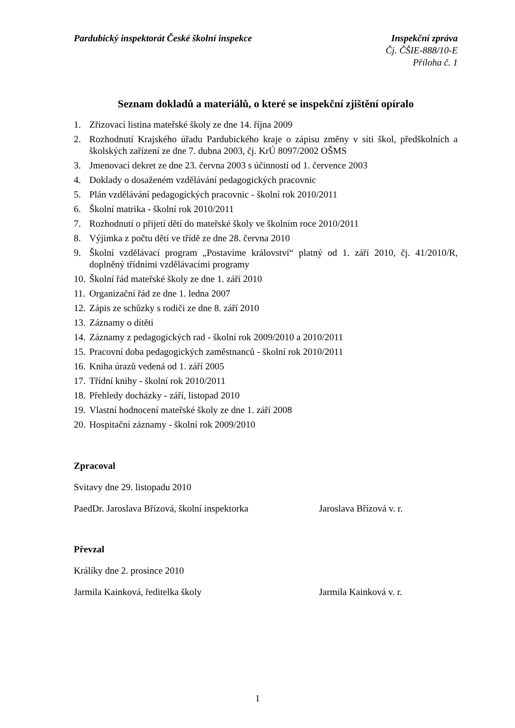Pardubický inspektorát České školní inspekce
Inspekční zpráva
Čj. ČŠIE-888/10-E
Příloha č. 1
Seznam dokladů a materiálů, o které se inspekční zjištění opíralo
1. Zřizovací listina mateřské školy ze dne 14. října 2009
2. Rozhodnutí Krajského úřadu Pardubického kraje o zápisu změny v síti škol, předškolních a školských zařízení ze dne 7. dubna 2003, čj. KrÚ 8097/2002 OŠMS
3. Jmenovací dekret ze dne 23. června 2003 s účinností od 1. července 2003
4. Doklady o dosaženém vzdělávání pedagogických pracovnic
5. Plán vzdělávání pedagogických pracovnic - školní rok 2010/2011
6. Školní matrika - školní rok 2010/2011
7. Rozhodnutí o přijetí dětí do mateřské školy ve školním roce 2010/2011
8. Výjimka z počtu dětí ve třídě ze dne 28. června 2010
9. Školní vzdělávací program „Postavíme království“ platný od 1. září 2010, čj. 41/2010/R, doplněný třídními vzdělávacími programy
10. Školní řád mateřské školy ze dne 1. září 2010
11. Organizační řád ze dne 1. ledna 2007
12. Zápis ze schůzky s rodiči ze dne 8. září 2010
13. Záznamy o dítěti
14. Záznamy z pedagogických rad - školní rok 2009/2010 a 2010/2011
15. Pracovní doba pedagogických zaměstnanců - školní rok 2010/2011
16. Kniha úrazů vedená od 1. září 2005
17. Třídní knihy - školní rok 2010/2011
18. Přehledy docházky - září, listopad 2010
19. Vlastní hodnocení mateřské školy ze dne 1. září 2008
20. Hospitační záznamy - školní rok 2009/2010
Zpracoval
Svitavy dne 29. listopadu 2010
PaedDr. Jaroslava Břízová, školní inspektorka Jaroslava Břízová v. r.
Převzal
Králíky dne 2. prosince 2010
Jarmila Kainková, ředitelka školy Jarmila Kainková v. r.
1